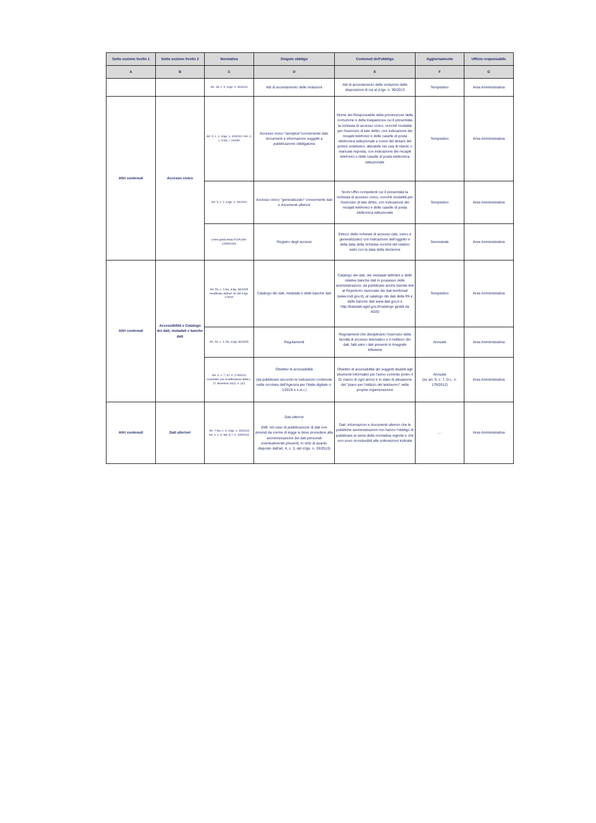| Sotto sezione livello 1 | Sotto sezione livello 2 | Normativa | Singolo obbligo | Contenuti dell'obbligo | Aggiornamento | Ufficio responsabile |
| --- | --- | --- | --- | --- | --- | --- |
| A | B | C | D | E | F | G |
| | | Art. 18, c. 5, d.lgs. n. 39/2013 | Atti di accertamento delle violazioni | Atti di accertamento delle violazioni delle disposizioni di cui al d.lgs. n. 39/2013 | Tempestivo | Area Amministrativa |
| Altri contenuti | Accesso civico | Art. 5, c. 1, d.lgs. n. 33/2013 / Art. 2, c. 9-bis, l. 241/90 | Accesso civico "semplice"concernente dati, documenti e informazioni soggetti a pubblicazione obbligatoria | Nome del Responsabile della prevenzione della corruzione e della trasparenza cui è presentata la richiesta di accesso civico, nonchè modalità per l'esercizio di tale diritto, con indicazione dei recapiti telefonici e delle caselle di posta elettronica istituzionale e nome del titolare del potere sostitutivo, attivabile nei casi di ritardo o mancata risposta, con indicazione dei recapiti telefonici e delle caselle di posta elettronica istituzionale | Tempestivo | Area Amministrativa |
| | | Art. 5, c. 2, d.lgs. n. 33/2013 | Accesso civico "generalizzato" concernente dati e documenti ulteriori | Nomi Uffici competenti cui è presentata la richiesta di accesso civico, nonchè modalità per l'esercizio di tale diritto, con indicazione dei recapiti telefonici e delle caselle di posta elettronica istituzionale | Tempestivo | Area Amministrativa |
| | | Linee guida Anac FOIA (del. 1309/2016) | Registro degli accessi | Elenco delle richieste di accesso (atti, civico e generalizzato) con indicazione dell'oggetto e della data della richiesta nonché del relativo esito con la data della decisione | Semestrale | Area Amministrativa |
| Altri contenuti | Accessibilità e Catalogo dei dati, metadati e banche dati | Art. 53, c. 1 bis, d.lgs. 82/2005 modificato dall'art. 43 del d.lgs. 179/16 | Catalogo dei dati, metadati e delle banche dati | Catalogo dei dati, dei metadati definitivi e delle relative banche dati in possesso delle amministrazioni, da pubblicare anche tramite link al Repertorio nazionale dei dati territoriali (www.rndt.gov.it), al catalogo dei dati della PA e delle banche dati www.dati.gov.it e http://basidati.agid.gov.it/catalogo gestiti da AGID | Tempestivo | Area Amministrativa |
| | | Art. 53, c. 1, bis, d.lgs. 82/2005 | Regolamenti | Regolamenti che disciplinano l'esercizio della facoltà di accesso telematico e il riutilizzo dei dati, fatti salvi i dati presenti in Anagrafe tributaria | Annuale | Area Amministrativa |
| | | Art. 9, c. 7, d.l. n. 179/2012 convertito con modificazioni dalla L. 17 dicembre 2012, n. 221 | Obiettivi di accessibilità (da pubblicare secondo le indicazioni contenute nella circolare dell'Agenzia per l'Italia digitale n. 1/2016 e s.m.i.) | Obiettivi di accessibilità dei soggetti disabili agli strumenti informatici per l'anno corrente (entro il 31 marzo di ogni anno) e lo stato di attuazione del "piano per l'utilizzo del telelavoro" nella propria organizzazione | Annuale (ex art. 9, c. 7, D.L. n. 179/2012) | Area Amministrativa |
| Altri contenuti | Dati ulteriori | Art. 7-bis, c. 3, d.lgs. n. 33/2013 Art. 1, c. 9, lett. f), l. n. 190/2012 | Dati ulteriori (NB: nel caso di pubblicazione di dati non previsti da norme di legge si deve procedere alla anonimizzazione dei dati personali eventualmente presenti, in virtù di quanto disposto dall'art. 4, c. 3, del d.lgs. n. 33/2013) | Dati, informazioni e documenti ulteriori che le pubbliche amministrazioni non hanno l'obbligo di pubblicare ai sensi della normativa vigente e che non sono riconducibili alle sottosezioni indicate | .... | Area Amministrativa |